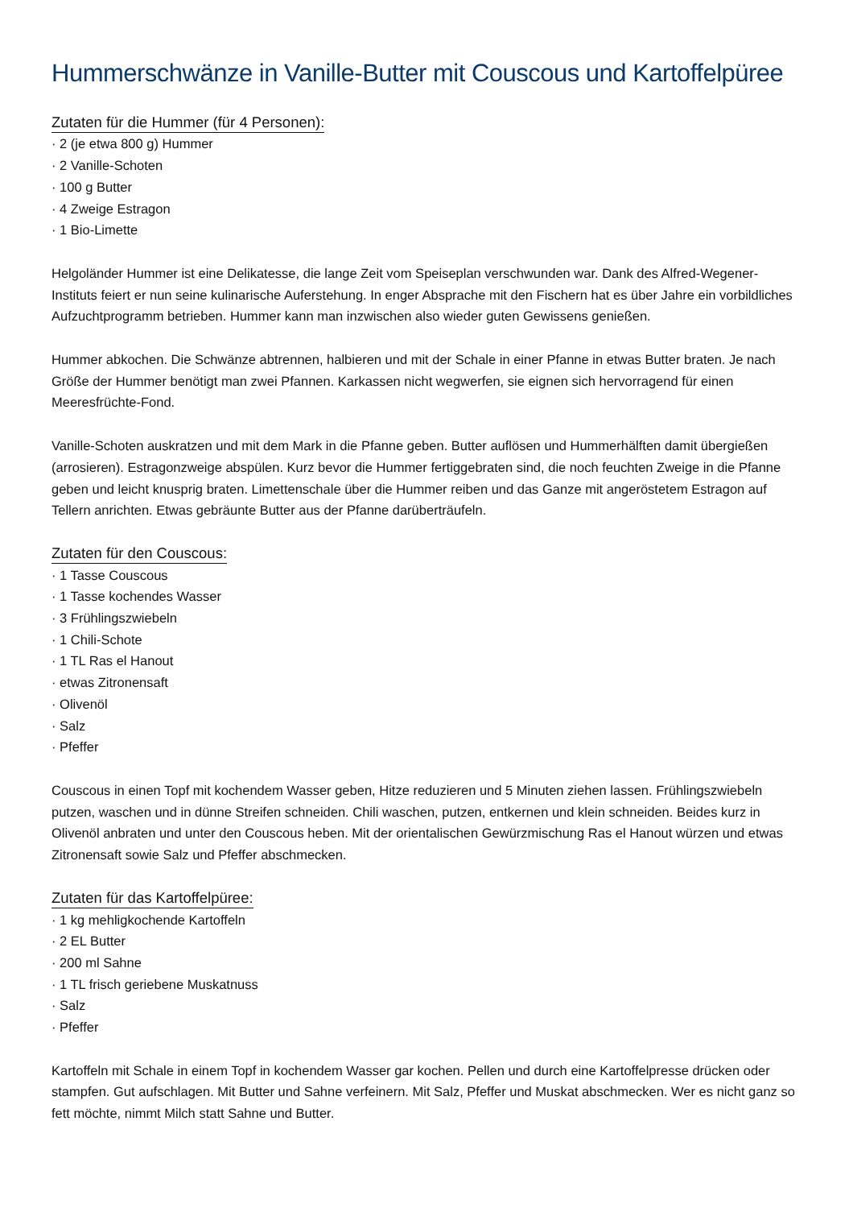Hummerschwänze in Vanille-Butter mit Couscous und Kartoffelpüree
Zutaten für die Hummer (für 4 Personen):
· 2 (je etwa 800 g) Hummer
· 2 Vanille-Schoten
· 100 g Butter
· 4 Zweige Estragon
· 1 Bio-Limette
Helgoländer Hummer ist eine Delikatesse, die lange Zeit vom Speiseplan verschwunden war. Dank des Alfred-Wegener-Instituts feiert er nun seine kulinarische Auferstehung. In enger Absprache mit den Fischern hat es über Jahre ein vorbildliches Aufzuchtprogramm betrieben. Hummer kann man inzwischen also wieder guten Gewissens genießen.
Hummer abkochen. Die Schwänze abtrennen, halbieren und mit der Schale in einer Pfanne in etwas Butter braten. Je nach Größe der Hummer benötigt man zwei Pfannen. Karkassen nicht wegwerfen, sie eignen sich hervorragend für einen Meeresfrüchte-Fond.
Vanille-Schoten auskratzen und mit dem Mark in die Pfanne geben. Butter auflösen und Hummerhälften damit übergießen (arrosieren). Estragonzweige abspülen. Kurz bevor die Hummer fertiggebraten sind, die noch feuchten Zweige in die Pfanne geben und leicht knusprig braten. Limettenschale über die Hummer reiben und das Ganze mit angeröstetem Estragon auf Tellern anrichten. Etwas gebräunte Butter aus der Pfanne darüberträufeln.
Zutaten für den Couscous:
· 1 Tasse Couscous
· 1 Tasse kochendes Wasser
· 3 Frühlingszwiebeln
· 1 Chili-Schote
· 1 TL Ras el Hanout
· etwas Zitronensaft
· Olivenöl
· Salz
· Pfeffer
Couscous in einen Topf mit kochendem Wasser geben, Hitze reduzieren und 5 Minuten ziehen lassen. Frühlingszwiebeln putzen, waschen und in dünne Streifen schneiden. Chili waschen, putzen, entkernen und klein schneiden. Beides kurz in Olivenöl anbraten und unter den Couscous heben. Mit der orientalischen Gewürzmischung Ras el Hanout würzen und etwas Zitronensaft sowie Salz und Pfeffer abschmecken.
Zutaten für das Kartoffelpüree:
· 1 kg mehligkochende Kartoffeln
· 2 EL Butter
· 200 ml Sahne
· 1 TL frisch geriebene Muskatnuss
· Salz
· Pfeffer
Kartoffeln mit Schale in einem Topf in kochendem Wasser gar kochen. Pellen und durch eine Kartoffelpresse drücken oder stampfen. Gut aufschlagen. Mit Butter und Sahne verfeinern. Mit Salz, Pfeffer und Muskat abschmecken. Wer es nicht ganz so fett möchte, nimmt Milch statt Sahne und Butter.